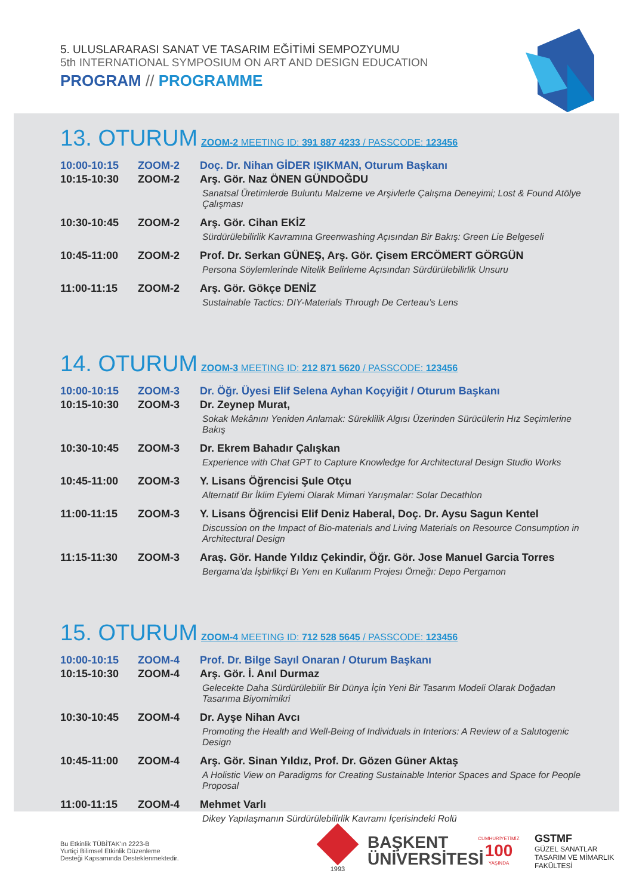5. ULUSLARARASI SANAT VE TASARIM EĞİTİMİ SEMPOZYUMU
5th INTERNATIONAL SYMPOSIUM ON ART AND DESIGN EDUCATION
PROGRAM // PROGRAMME
13. OTURUM
ZOOM-2 MEETING ID: 391 887 4233 / PASSCODE: 123456
| 10:00-10:15 | ZOOM-2 | Doç. Dr. Nihan GİDER IŞIKMAN, Oturum Başkanı |
| 10:15-10:30 | ZOOM-2 | Arş. Gör. Naz ÖNEN GÜNDOĞDU Sanatsal Üretimlerde Buluntu Malzeme ve Arşivlerle Çalışma Deneyimi; Lost & Found Atölye Çalışması |
| 10:30-10:45 | ZOOM-2 | Arş. Gör. Cihan EKİZ Sürdürülebilirlik Kavramına Greenwashing Açısından Bir Bakış: Green Lie Belgeseli |
| 10:45-11:00 | ZOOM-2 | Prof. Dr. Serkan GÜNEŞ, Arş. Gör. Çisem ERCÖMERT GÖRGÜN Persona Söylemlerinde Nitelik Belirleme Açısından Sürdürülebilirlik Unsuru |
| 11:00-11:15 | ZOOM-2 | Arş. Gör. Gökçe DENİZ Sustainable Tactics: DIY-Materials Through De Certeau’s Lens |
14. OTURUM
ZOOM-3 MEETING ID: 212 871 5620 / PASSCODE: 123456
| 10:00-10:15 | ZOOM-3 | Dr. Öğr. Üyesi Elif Selena Ayhan Koçyiğit / Oturum Başkanı |
| 10:15-10:30 | ZOOM-3 | Dr. Zeynep Murat, Sokak Mekânını Yeniden Anlamak: Süreklilik Algısı Üzerinden Sürücülerin Hız Seçimlerine Bakış |
| 10:30-10:45 | ZOOM-3 | Dr. Ekrem Bahadır Çalışkan Experience with Chat GPT to Capture Knowledge for Architectural Design Studio Works |
| 10:45-11:00 | ZOOM-3 | Y. Lisans Öğrencisi Şule Otçu Alternatif Bir İklim Eylemi Olarak Mimari Yarışmalar: Solar Decathlon |
| 11:00-11:15 | ZOOM-3 | Y. Lisans Öğrencisi Elif Deniz Haberal, Doç. Dr. Aysu Sagun Kentel Discussion on the Impact of Bio-materials and Living Materials on Resource Consumption in Architectural Design |
| 11:15-11:30 | ZOOM-3 | Araş. Gör. Hande Yıldız Çekindir, Öğr. Gör. Jose Manuel Garcia Torres Bergama’da İşbirlikçi Bı Yenı en Kullanım Projesı Örneğı: Depo Pergamon |
15. OTURUM
ZOOM-4 MEETING ID: 712 528 5645 / PASSCODE: 123456
| 10:00-10:15 | ZOOM-4 | Prof. Dr. Bilge Sayıl Onaran / Oturum Başkanı |
| 10:15-10:30 | ZOOM-4 | Arş. Gör. İ. Anıl Durmaz Gelecekte Daha Sürdürülebilir Bir Dünya İçin Yeni Bir Tasarım Modeli Olarak Doğadan Tasarıma Biyomimikri |
| 10:30-10:45 | ZOOM-4 | Dr. Ayşe Nihan Avcı Promoting the Health and Well-Being of Individuals in Interiors: A Review of a Salutogenic Design |
| 10:45-11:00 | ZOOM-4 | Arş. Gör. Sinan Yıldız, Prof. Dr. Gözen Güner Aktaş A Holistic View on Paradigms for Creating Sustainable Interior Spaces and Space for People Proposal |
| 11:00-11:15 | ZOOM-4 | Mehmet Varlı Dikey Yapılaşmanın Sürdürülebilirlik Kavramı İçerisindeki Rolü |
Bu Etkinlik TÜBİTAK'ın 2223-B
Yurtiçi Bilimsel Etkinlik Düzenleme
Desteği Kapsamında Desteklenmektedir.
1993
BAŞKENT
ÜNİVERSİTESİ
CUMHURİYETİMİZ
100
YAŞINDA
GSTMF
GÜZEL SANATLAR
TASARIM VE MİMARLIK
FAKÜLTESİ